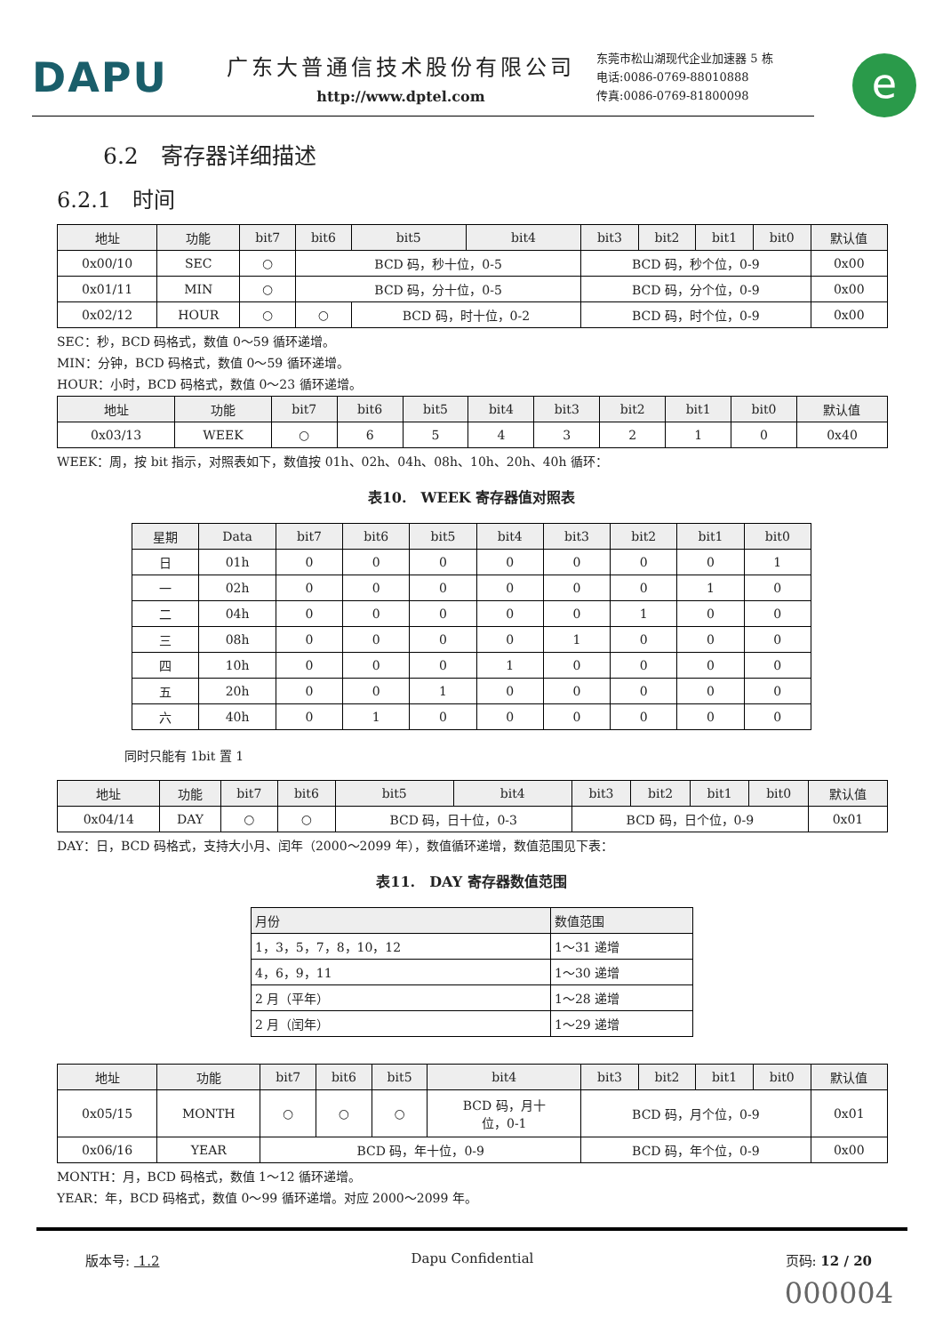DAPU
广东大普通信技术股份有限公司
http://www.dptel.com
东莞市松山湖现代企业加速器 5 栋
电话:0086-0769-88010888
传真:0086-0769-81800098
e
6.2　寄存器详细描述
6.2.1　时间
| 地址 | 功能 | bit7 | bit6 | bit5 | bit4 | bit3 | bit2 | bit1 | bit0 | 默认值 |
| --- | --- | --- | --- | --- | --- | --- | --- | --- | --- | --- |
| 0x00/10 | SEC | ○ | BCD 码，秒十位，0-5 | | | BCD 码，秒个位，0-9 | | | | 0x00 |
| 0x01/11 | MIN | ○ | BCD 码，分十位，0-5 | | | BCD 码，分个位，0-9 | | | | 0x00 |
| 0x02/12 | HOUR | ○ | ○ | BCD 码，时十位，0-2 | | BCD 码，时个位，0-9 | | | | 0x00 |
SEC：秒，BCD 码格式，数值 0～59 循环递增。
MIN：分钟，BCD 码格式，数值 0～59 循环递增。
HOUR：小时，BCD 码格式，数值 0～23 循环递增。
| 地址 | 功能 | bit7 | bit6 | bit5 | bit4 | bit3 | bit2 | bit1 | bit0 | 默认值 |
| --- | --- | --- | --- | --- | --- | --- | --- | --- | --- | --- |
| 0x03/13 | WEEK | ○ | 6 | 5 | 4 | 3 | 2 | 1 | 0 | 0x40 |
WEEK：周，按 bit 指示，对照表如下，数值按 01h、02h、04h、08h、10h、20h、40h 循环：
表10.　WEEK 寄存器值对照表
| 星期 | Data | bit7 | bit6 | bit5 | bit4 | bit3 | bit2 | bit1 | bit0 |
| --- | --- | --- | --- | --- | --- | --- | --- | --- | --- |
| 日 | 01h | 0 | 0 | 0 | 0 | 0 | 0 | 0 | 1 |
| 一 | 02h | 0 | 0 | 0 | 0 | 0 | 0 | 1 | 0 |
| 二 | 04h | 0 | 0 | 0 | 0 | 0 | 1 | 0 | 0 |
| 三 | 08h | 0 | 0 | 0 | 0 | 1 | 0 | 0 | 0 |
| 四 | 10h | 0 | 0 | 0 | 1 | 0 | 0 | 0 | 0 |
| 五 | 20h | 0 | 0 | 1 | 0 | 0 | 0 | 0 | 0 |
| 六 | 40h | 0 | 1 | 0 | 0 | 0 | 0 | 0 | 0 |
同时只能有 1bit 置 1
| 地址 | 功能 | bit7 | bit6 | bit5 | bit4 | bit3 | bit2 | bit1 | bit0 | 默认值 |
| --- | --- | --- | --- | --- | --- | --- | --- | --- | --- | --- |
| 0x04/14 | DAY | ○ | ○ | BCD 码，日十位，0-3 | | BCD 码，日个位，0-9 | | | | 0x01 |
DAY：日，BCD 码格式，支持大小月、闰年（2000～2099 年），数值循环递增，数值范围见下表：
表11.　DAY 寄存器数值范围
| 月份 | 数值范围 |
| --- | --- |
| 1，3，5，7，8，10，12 | 1～31 递增 |
| 4，6，9，11 | 1～30 递增 |
| 2 月（平年） | 1～28 递增 |
| 2 月（闰年） | 1～29 递增 |
| 地址 | 功能 | bit7 | bit6 | bit5 | bit4 | bit3 | bit2 | bit1 | bit0 | 默认值 |
| --- | --- | --- | --- | --- | --- | --- | --- | --- | --- | --- |
| 0x05/15 | MONTH | ○ | ○ | ○ | BCD 码，月十 位，0-1 | BCD 码，月个位，0-9 | | | | 0x01 |
| 0x06/16 | YEAR | BCD 码，年十位，0-9 | | | | BCD 码，年个位，0-9 | | | | 0x00 |
MONTH：月，BCD 码格式，数值 1～12 循环递增。
YEAR：年，BCD 码格式，数值 0～99 循环递增。对应 2000～2099 年。
版本号: 1.2 Dapu Confidential 页码: 12 / 20
000004